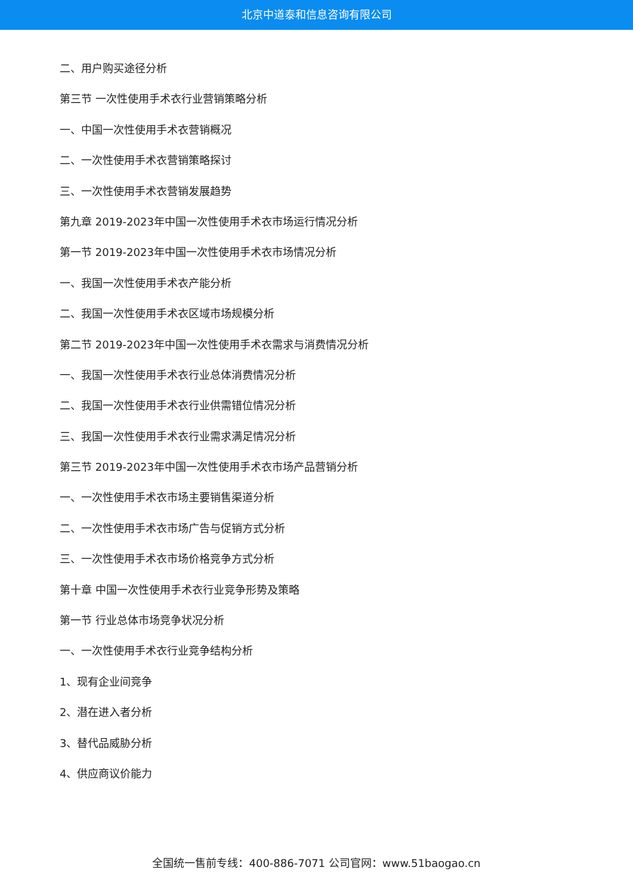北京中道泰和信息咨询有限公司
二、用户购买途径分析
第三节 一次性使用手术衣行业营销策略分析
一、中国一次性使用手术衣营销概况
二、一次性使用手术衣营销策略探讨
三、一次性使用手术衣营销发展趋势
第九章 2019-2023年中国一次性使用手术衣市场运行情况分析
第一节 2019-2023年中国一次性使用手术衣市场情况分析
一、我国一次性使用手术衣产能分析
二、我国一次性使用手术衣区域市场规模分析
第二节 2019-2023年中国一次性使用手术衣需求与消费情况分析
一、我国一次性使用手术衣行业总体消费情况分析
二、我国一次性使用手术衣行业供需错位情况分析
三、我国一次性使用手术衣行业需求满足情况分析
第三节 2019-2023年中国一次性使用手术衣市场产品营销分析
一、一次性使用手术衣市场主要销售渠道分析
二、一次性使用手术衣市场广告与促销方式分析
三、一次性使用手术衣市场价格竞争方式分析
第十章 中国一次性使用手术衣行业竞争形势及策略
第一节 行业总体市场竞争状况分析
一、一次性使用手术衣行业竞争结构分析
1、现有企业间竞争
2、潜在进入者分析
3、替代品威胁分析
4、供应商议价能力
全国统一售前专线：400-886-7071 公司官网：www.51baogao.cn